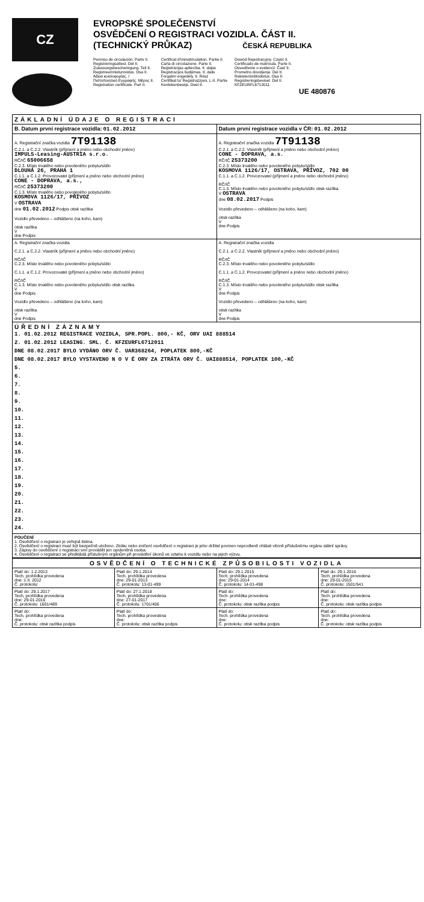CZ
EVROPSKÉ SPOLEČENSTVÍ
OSVĚDČENÍ O REGISTRACI VOZIDLA. ČÁST II.
(TECHNICKÝ PRŮKAZ) ČESKÁ REPUBLIKA
Permiso de circulación. Parte II.
Registreringsattest. Del II.
Zulassungsbescheinigung. Teil II.
Registreerimistunnistus. Osa II.
Άδεια κυκλοφορίας. /
Πιστοποιητικό Εγγραφής. Μέρος II.
Registration certificate. Part II.
Certificat d'immatriculation. Partie II.
Carta di circolazione. Parte II.
Reģistrācijas apliecība. II. daļas
Registracijos liudijimas. II. dalis
Forgalmi engedély. II. Rész
Ċertifikat ta' Reġistrazzjoni. L-II. Partie
Kentekenbewijs. Deel II.
Dowód Rejestracyjny. Część II.
Certificado de matrícula. Parte II.
Osvedčenie o evidencii. Časť II.
Prometno dovoljenje. Del II.
Rekisteröintitodistus. Osa II.
Registreringsbeviset. Del II.
KFZEURFL6712011
UE 480876
| ZÁKLADNÍ ÚDAJE O REGISTRACI | |
| B. Datum první registrace vozidla: 01.02.2012 | Datum první registrace vozidla v ČR: 01.02.2012 |
| A. Registrační značka vozidla 7T91138 C.2.1. a C.2.2. Vlastník (příjmení a jméno nebo obchodní jméno) IMPULS-Leasing-AUSTRIA s.r.o. RČ/IČ 65006658 C.2.3. Místo trvalého nebo povoleného pobytu/sídlo DLOUHÁ 26, PRAHA 1 C.1.1. a C.1.2. Provozovatel (příjmení a jméno nebo obchodní jméno) CONE - DOPRAVA, a.s., RČ/IČ 25373200 C.1.3. Místo trvalého nebo povoleného pobytu/sídlo KOSMOVA 1126/17, PŘÍVOZ V OSTRAVA dne 01.02.2012 Podpis otisk razítka Vozidlo převedeno – odhlášeno (na koho, kam) otisk razítka V dne Podpis | A. Registrační značka vozidla 7T91138 C.2.1. a C.2.2. Vlastník (příjmení a jméno nebo obchodní jméno) CONE - DOPRAVA, a.s. RČ/IČ 25373200 C.2.3. Místo trvalého nebo povoleného pobytu/sídlo KOSMOVA 1126/17, OSTRAVA, PŘÍVOZ, 702 00 C.1.1. a C.1.2. Provozovatel (příjmení a jméno nebo obchodní jméno) RČ/IČ C.1.3. Místo trvalého nebo povoleného pobytu/sídlo otisk razítka V OSTRAVA dne 08.02.2017 Podpis Vozidlo převedeno – odhlášeno (na koho, kam) otisk razítka V dne Podpis |
| A. Registrační značka vozidla C.2.1. a C.2.2. Vlastník (příjmení a jméno nebo obchodní jméno) RČ/IČ C.2.3. Místo trvalého nebo povoleného pobytu/sídlo C.1.1. a C.1.2. Provozovatel (příjmení a jméno nebo obchodní jméno) RČ/IČ C.1.3. Místo trvalého nebo povoleného pobytu/sídlo otisk razítka V dne Podpis Vozidlo převedeno – odhlášeno (na koho, kam) otisk razítka V dne Podpis | A. Registrační značka vozidla C.2.1. a C.2.2. Vlastník (příjmení a jméno nebo obchodní jméno) RČ/IČ C.2.3. Místo trvalého nebo povoleného pobytu/sídlo C.1.1. a C.1.2. Provozovatel (příjmení a jméno nebo obchodní jméno) RČ/IČ C.1.3. Místo trvalého nebo povoleného pobytu/sídlo otisk razítka V dne Podpis Vozidlo převedeno – odhlášeno (na koho, kam) otisk razítka V dne Podpis |
| ÚŘEDNÍ ZÁZNAMY 1. 01.02.2012 REGISTRACE VOZIDLA, SPR.POPL. 800,- KČ, ORV UAI 888514 2. 01.02.2012 LEASING. SML. Č. KFZEURFL6712011 DNE 08.02.2017 BYLO VYDÁNO ORV Č. UAR368264, POPLATEK 800,-KČ DNE 08.02.2017 BYLO VYSTAVENO N O V É ORV ZA ZTRÁTA ORV Č. UAI888514, POPLATEK 100,-KČ 5. 6. 7. 8. 9. 10. 11. 12. 13. 14. 15. 16. 17. 18. 19. 20. 21. 22. 23. 24. | |
| POUČENÍ 1. Osvědčení o registraci je veřejná listina. 2. Osvědčení o registraci musí být bezpečně uloženo. Ztrátu nebo zničení osvědčení o registraci je jeho držitel povinen neprodleně ohlásit věcně příslušnému orgánu státní správy. 3. Zápisy do osvědčení o registraci smí provádět jen oprávněná osoba. 4. Osvědčení o registraci se předkládá příslušným orgánům při provádění úkonů ve vztahu k vozidlu nebo na jejich výzvu. | |
| OSVĚDČENÍ O TECHNICKÉ ZPŮSOBILOSTI VOZIDLA | | | |
| Platí do: 1.2.2013 Tech. prohlídka provedena dne: 1.II. 2012 Č. protokolu: | Platí do: 29.1.2014 Tech. prohlídka provedena dne: 29-01-2013 Č. protokolu: 13-01-499 | Platí do: 29.1.2015 Tech. prohlídka provedena dne: 29-01-2014 Č. protokolu: 14-01-498 | Platí do: 29.1.2016 Tech. prohlídka provedena dne: 29-01-2015 Č. protokolu: 1501/541 |
| Platí do: 29.1.2017 Tech. prohlídka provedena dne: 29-01-2016 Č. protokolu: 1601/489 | Platí do: 27.1.2018 Tech. prohlídka provedena dne: 27-01-2017 Č. protokolu: 1701/406 | Platí do: Tech. prohlídka provedena dne: Č. protokolu: otisk razítka podpis | Platí do: Tech. prohlídka provedena dne: Č. protokolu: otisk razítka podpis |
| Platí do: Tech. prohlídka provedena dne: Č. protokolu: otisk razítka podpis | Platí do: Tech. prohlídka provedena dne: Č. protokolu: otisk razítka podpis | Platí do: Tech. prohlídka provedena dne: Č. protokolu: otisk razítka podpis | Platí do: Tech. prohlídka provedena dne: Č. protokolu: otisk razítka podpis |